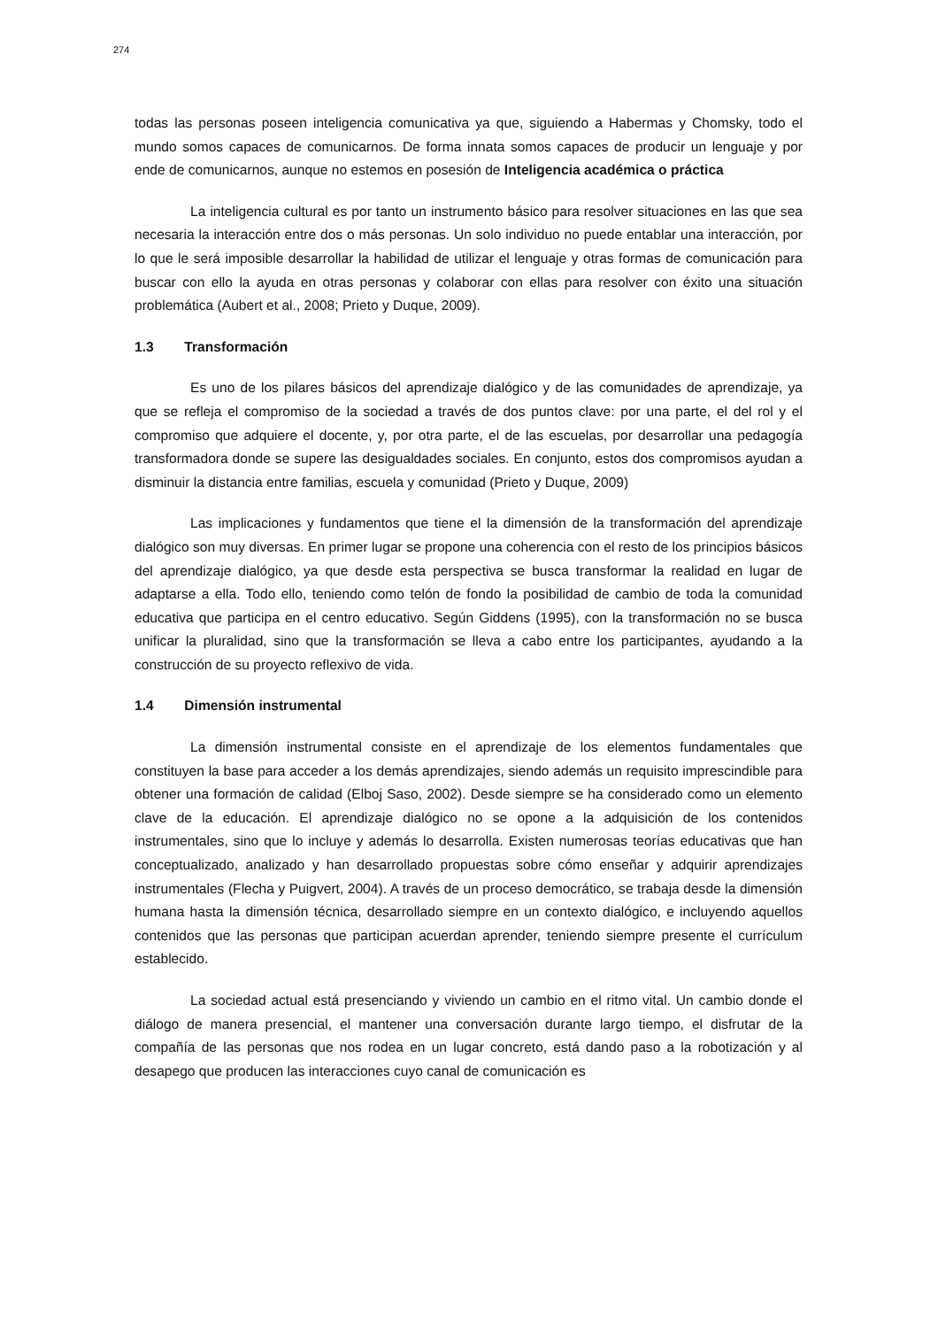274
todas las personas poseen inteligencia comunicativa ya que, siguiendo a Habermas y Chomsky, todo el mundo somos capaces de comunicarnos. De forma innata somos capaces de producir un lenguaje y por ende de comunicarnos, aunque no estemos en posesión de Inteligencia académica o práctica
La inteligencia cultural es por tanto un instrumento básico para resolver situaciones en las que sea necesaria la interacción entre dos o más personas. Un solo individuo no puede entablar una interacción, por lo que le será imposible desarrollar la habilidad de utilizar el lenguaje y otras formas de comunicación para buscar con ello la ayuda en otras personas y colaborar con ellas para resolver con éxito una situación problemática (Aubert et al., 2008; Prieto y Duque, 2009).
1.3 Transformación
Es uno de los pilares básicos del aprendizaje dialógico y de las comunidades de aprendizaje, ya que se refleja el compromiso de la sociedad a través de dos puntos clave: por una parte, el del rol y el compromiso que adquiere el docente, y, por otra parte, el de las escuelas, por desarrollar una pedagogía transformadora donde se supere las desigualdades sociales. En conjunto, estos dos compromisos ayudan a disminuir la distancia entre familias, escuela y comunidad (Prieto y Duque, 2009)
Las implicaciones y fundamentos que tiene el la dimensión de la transformación del aprendizaje dialógico son muy diversas. En primer lugar se propone una coherencia con el resto de los principios básicos del aprendizaje dialógico, ya que desde esta perspectiva se busca transformar la realidad en lugar de adaptarse a ella. Todo ello, teniendo como telón de fondo la posibilidad de cambio de toda la comunidad educativa que participa en el centro educativo. Según Giddens (1995), con la transformación no se busca unificar la pluralidad, sino que la transformación se lleva a cabo entre los participantes, ayudando a la construcción de su proyecto reflexivo de vida.
1.4 Dimensión instrumental
La dimensión instrumental consiste en el aprendizaje de los elementos fundamentales que constituyen la base para acceder a los demás aprendizajes, siendo además un requisito imprescindible para obtener una formación de calidad (Elboj Saso, 2002). Desde siempre se ha considerado como un elemento clave de la educación. El aprendizaje dialógico no se opone a la adquisición de los contenidos instrumentales, sino que lo incluye y además lo desarrolla. Existen numerosas teorías educativas que han conceptualizado, analizado y han desarrollado propuestas sobre cómo enseñar y adquirir aprendizajes instrumentales (Flecha y Puigvert, 2004). A través de un proceso democrático, se trabaja desde la dimensión humana hasta la dimensión técnica, desarrollado siempre en un contexto dialógico, e incluyendo aquellos contenidos que las personas que participan acuerdan aprender, teniendo siempre presente el currículum establecido.
La sociedad actual está presenciando y viviendo un cambio en el ritmo vital. Un cambio donde el diálogo de manera presencial, el mantener una conversación durante largo tiempo, el disfrutar de la compañía de las personas que nos rodea en un lugar concreto, está dando paso a la robotización y al desapego que producen las interacciones cuyo canal de comunicación es